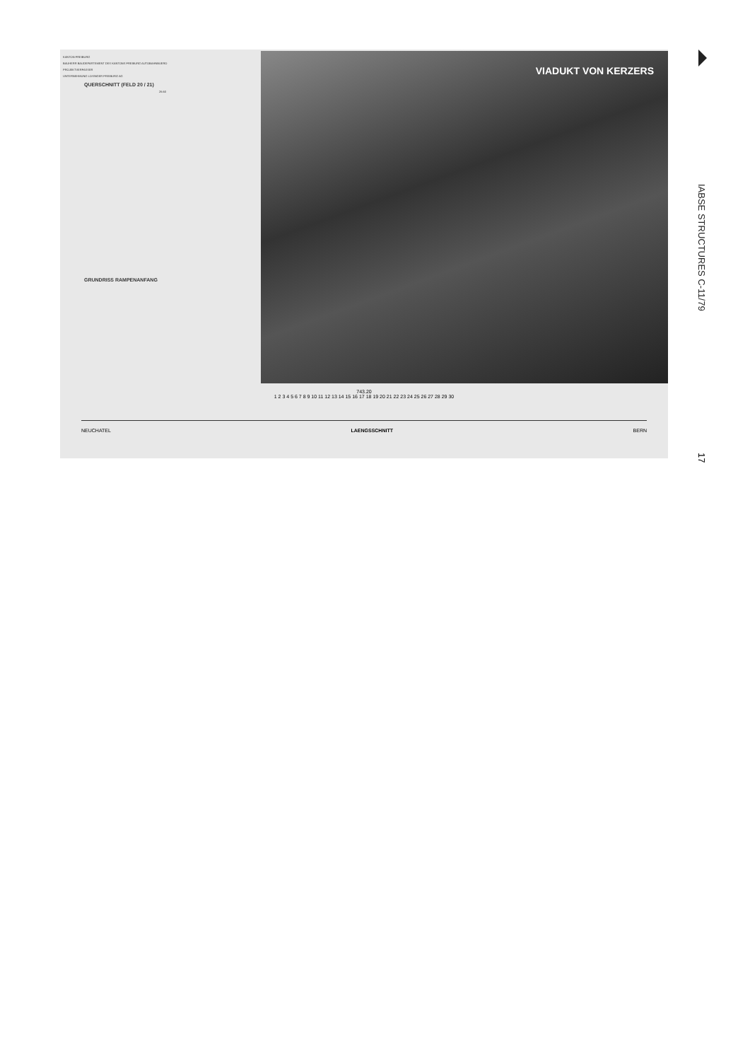KANTON FREIBURG
BAUHERR BAUDEPARTEMENT DES KANTONS FREIBURG AUTOBAHNBUERO
PROJEKTVERFASSER
UNTERNEHMUNG LOSINGER FREIBURG AG
QUERSCHNITT (FELD 20 / 21)
26.60
GRUNDRISS RAMPENANFANG
VIADUKT VON KERZERS
743.20
1 2 3 4 5 6 7 8 9 10 11 12 13 14 15 16 17 18 19 20 21 22 23 24 25 26 27 28 29 30
NEUCHATEL LAENGSSCHNITT BERN
IABSE STRUCTURES C-11/79
17